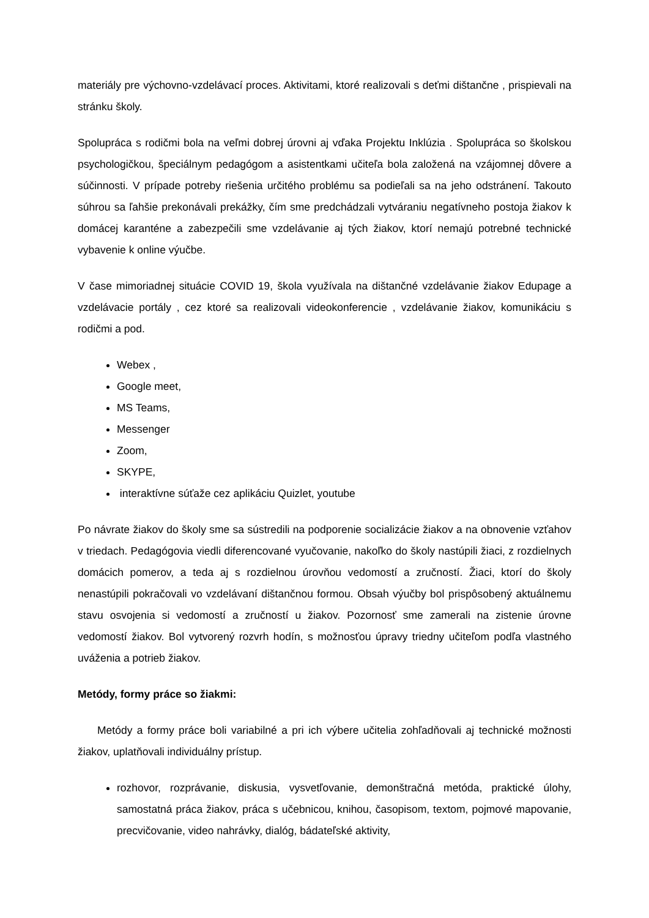materiály pre výchovno-vzdelávací proces. Aktivitami, ktoré realizovali s deťmi dištančne , prispievali na stránku školy.
Spolupráca s rodičmi bola na veľmi dobrej úrovni aj vďaka Projektu Inklúzia . Spolupráca so školskou psychologičkou, špeciálnym pedagógom a asistentkami učiteľa bola založená na vzájomnej dôvere a súčinnosti. V prípade potreby riešenia určitého problému sa podieľali sa na jeho odstránení. Takouto súhrou sa ľahšie prekonávali prekážky, čím sme predchádzali vytváraniu negatívneho postoja žiakov k domácej karanténe a zabezpečili sme vzdelávanie aj tých žiakov, ktorí nemajú potrebné technické vybavenie k online výučbe.
V čase mimoriadnej situácie COVID 19, škola využívala na dištančné vzdelávanie žiakov Edupage a vzdelávacie portály , cez ktoré sa realizovali videokonferencie , vzdelávanie žiakov, komunikáciu s rodičmi a pod.
Webex ,
Google meet,
MS Teams,
Messenger
Zoom,
SKYPE,
interaktívne súťaže cez aplikáciu Quizlet, youtube
Po návrate žiakov do školy sme sa sústredili na podporenie socializácie žiakov a na obnovenie vzťahov v triedach. Pedagógovia viedli diferencované vyučovanie, nakoľko do školy nastúpili žiaci, z rozdielnych domácich pomerov, a teda aj s rozdielnou úrovňou vedomostí a zručností. Žiaci, ktorí do školy nenastúpili pokračovali vo vzdelávaní dištančnou formou. Obsah výučby bol prispôsobený aktuálnemu stavu osvojenia si vedomostí a zručností u žiakov. Pozornosť sme zamerali na zistenie úrovne vedomostí žiakov. Bol vytvorený rozvrh hodín, s možnosťou úpravy triedny učiteľom podľa vlastného uváženia a potrieb žiakov.
Metódy, formy práce so žiakmi:
Metódy a formy práce boli variabilné a pri ich výbere učitelia zohľadňovali aj technické možnosti žiakov, uplatňovali individuálny prístup.
rozhovor, rozprávanie, diskusia, vysvetľovanie, demonštračná metóda, praktické úlohy, samostatná práca žiakov, práca s učebnicou, knihou, časopisom, textom, pojmové mapovanie, precvičovanie, video nahrávky, dialóg, bádateľské aktivity,